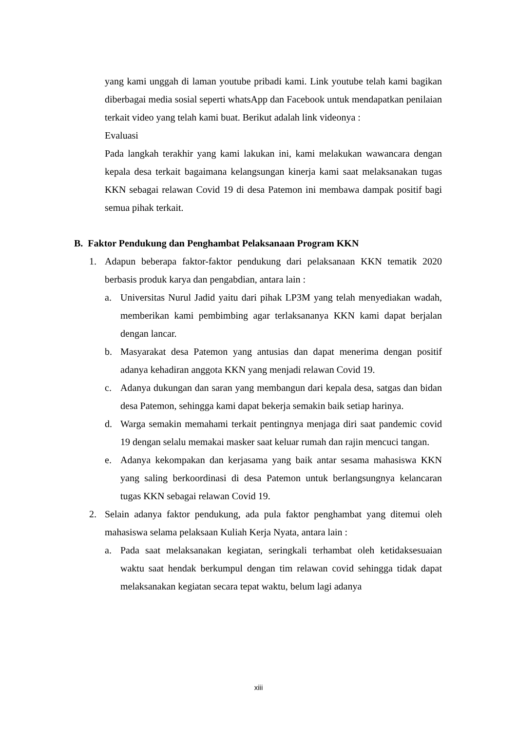yang kami unggah di laman youtube pribadi kami. Link youtube telah kami bagikan diberbagai media sosial seperti whatsApp dan Facebook untuk mendapatkan penilaian terkait video yang telah kami buat. Berikut adalah link videonya :
Evaluasi
Pada langkah terakhir yang kami lakukan ini, kami melakukan wawancara dengan kepala desa terkait bagaimana kelangsungan kinerja kami saat melaksanakan tugas KKN sebagai relawan Covid 19 di desa Patemon ini membawa dampak positif bagi semua pihak terkait.
B. Faktor Pendukung dan Penghambat Pelaksanaan Program KKN
1. Adapun beberapa faktor-faktor pendukung dari pelaksanaan KKN tematik 2020 berbasis produk karya dan pengabdian, antara lain :
a. Universitas Nurul Jadid yaitu dari pihak LP3M yang telah menyediakan wadah, memberikan kami pembimbing agar terlaksananya KKN kami dapat berjalan dengan lancar.
b. Masyarakat desa Patemon yang antusias dan dapat menerima dengan positif adanya kehadiran anggota KKN yang menjadi relawan Covid 19.
c. Adanya dukungan dan saran yang membangun dari kepala desa, satgas dan bidan desa Patemon, sehingga kami dapat bekerja semakin baik setiap harinya.
d. Warga semakin memahami terkait pentingnya menjaga diri saat pandemic covid 19 dengan selalu memakai masker saat keluar rumah dan rajin mencuci tangan.
e. Adanya kekompakan dan kerjasama yang baik antar sesama mahasiswa KKN yang saling berkoordinasi di desa Patemon untuk berlangsungnya kelancaran tugas KKN sebagai relawan Covid 19.
2. Selain adanya faktor pendukung, ada pula faktor penghambat yang ditemui oleh mahasiswa selama pelaksaan Kuliah Kerja Nyata, antara lain :
a. Pada saat melaksanakan kegiatan, seringkali terhambat oleh ketidaksesuaian waktu saat hendak berkumpul dengan tim relawan covid sehingga tidak dapat melaksanakan kegiatan secara tepat waktu, belum lagi adanya
xiii